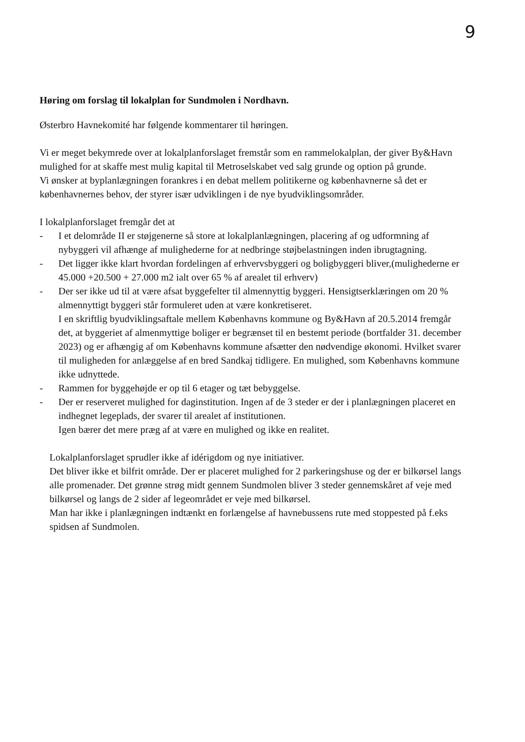9
Høring om forslag til lokalplan for Sundmolen i Nordhavn.
Østerbro Havnekomité har følgende kommentarer til høringen.
Vi er meget bekymrede over at lokalplanforslaget fremstår som en rammelokalplan, der giver By&Havn mulighed for at skaffe mest mulig kapital til Metroselskabet ved salg grunde og option på grunde.
Vi ønsker at byplanlægningen forankres i en debat mellem politikerne og københavnerne så det er københavnernes behov, der styrer især udviklingen i de nye byudviklingsområder.
I lokalplanforslaget fremgår det at
- I et delområde II er støjgenerne så store at lokalplanlægningen, placering af og udformning af nybyggeri vil afhænge af mulighederne for at nedbringe støjbelastningen inden ibrugtagning.
- Det ligger ikke klart hvordan fordelingen af erhvervsbyggeri og boligbyggeri bliver,(mulighederne er 45.000 +20.500 + 27.000 m2 ialt over 65 % af arealet til erhverv)
- Der ser ikke ud til at være afsat byggefelter til almennyttig byggeri. Hensigtserklæringen om 20 % almennyttigt byggeri står formuleret uden at være konkretiseret.
I en skriftlig byudviklingsaftale mellem Københavns kommune og By&Havn af 20.5.2014 fremgår det, at byggeriet af almenmyttige boliger er begrænset til en bestemt periode (bortfalder 31. december 2023) og er afhængig af om Københavns kommune afsætter den nødvendige økonomi. Hvilket svarer til muligheden for anlæggelse af en bred Sandkaj tidligere. En mulighed, som Københavns kommune ikke udnyttede.
- Rammen for byggehøjde er op til 6 etager og tæt bebyggelse.
- Der er reserveret mulighed for daginstitution. Ingen af de 3 steder er der i planlægningen placeret en indhegnet legeplads, der svarer til arealet af institutionen.
Igen bærer det mere præg af at være en mulighed og ikke en realitet.
Lokalplanforslaget sprudler ikke af idérigdom og nye initiativer.
Det bliver ikke et bilfrit område. Der er placeret mulighed for 2 parkeringshuse og der er bilkørsel langs alle promenader. Det grønne strøg midt gennem Sundmolen bliver 3 steder gennemskåret af veje med bilkørsel og langs de 2 sider af legeområdet er veje med bilkørsel.
Man har ikke i planlægningen indtænkt en forlængelse af havnebussens rute med stoppested på f.eks spidsen af Sundmolen.